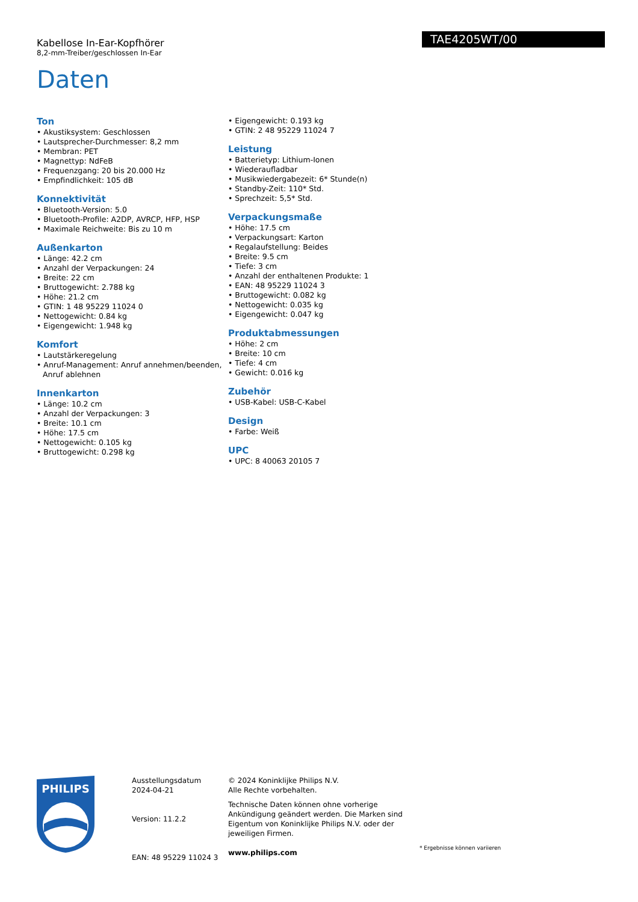Kabellose In-Ear-Kopfhörer
8,2-mm-Treiber/geschlossen In-Ear
TAE4205WT/00
Daten
Ton
• Akustiksystem: Geschlossen
• Lautsprecher-Durchmesser: 8,2 mm
• Membran: PET
• Magnettyp: NdFeB
• Frequenzgang: 20 bis 20.000 Hz
• Empfindlichkeit: 105 dB
Konnektivität
• Bluetooth-Version: 5.0
• Bluetooth-Profile: A2DP, AVRCP, HFP, HSP
• Maximale Reichweite: Bis zu 10 m
Außenkarton
• Länge: 42.2 cm
• Anzahl der Verpackungen: 24
• Breite: 22 cm
• Bruttogewicht: 2.788 kg
• Höhe: 21.2 cm
• GTIN: 1 48 95229 11024 0
• Nettogewicht: 0.84 kg
• Eigengewicht: 1.948 kg
Komfort
• Lautstärkeregelung
• Anruf-Management: Anruf annehmen/beenden, Anruf ablehnen
Innenkarton
• Länge: 10.2 cm
• Anzahl der Verpackungen: 3
• Breite: 10.1 cm
• Höhe: 17.5 cm
• Nettogewicht: 0.105 kg
• Bruttogewicht: 0.298 kg
• Eigengewicht: 0.193 kg
• GTIN: 2 48 95229 11024 7
Leistung
• Batterietyp: Lithium-Ionen
• Wiederaufladbar
• Musikwiedergabezeit: 6* Stunde(n)
• Standby-Zeit: 110* Std.
• Sprechzeit: 5,5* Std.
Verpackungsmaße
• Höhe: 17.5 cm
• Verpackungsart: Karton
• Regalaufstellung: Beides
• Breite: 9.5 cm
• Tiefe: 3 cm
• Anzahl der enthaltenen Produkte: 1
• EAN: 48 95229 11024 3
• Bruttogewicht: 0.082 kg
• Nettogewicht: 0.035 kg
• Eigengewicht: 0.047 kg
Produktabmessungen
• Höhe: 2 cm
• Breite: 10 cm
• Tiefe: 4 cm
• Gewicht: 0.016 kg
Zubehör
• USB-Kabel: USB-C-Kabel
Design
• Farbe: Weiß
UPC
• UPC: 8 40063 20105 7
PHILIPS
Ausstellungsdatum
2024-04-21
Version: 11.2.2
EAN: 48 95229 11024 3
© 2024 Koninklijke Philips N.V.
Alle Rechte vorbehalten.
Technische Daten können ohne vorherige Ankündigung geändert werden. Die Marken sind Eigentum von Koninklijke Philips N.V. oder der jeweiligen Firmen.
www.philips.com
* Ergebnisse können variieren